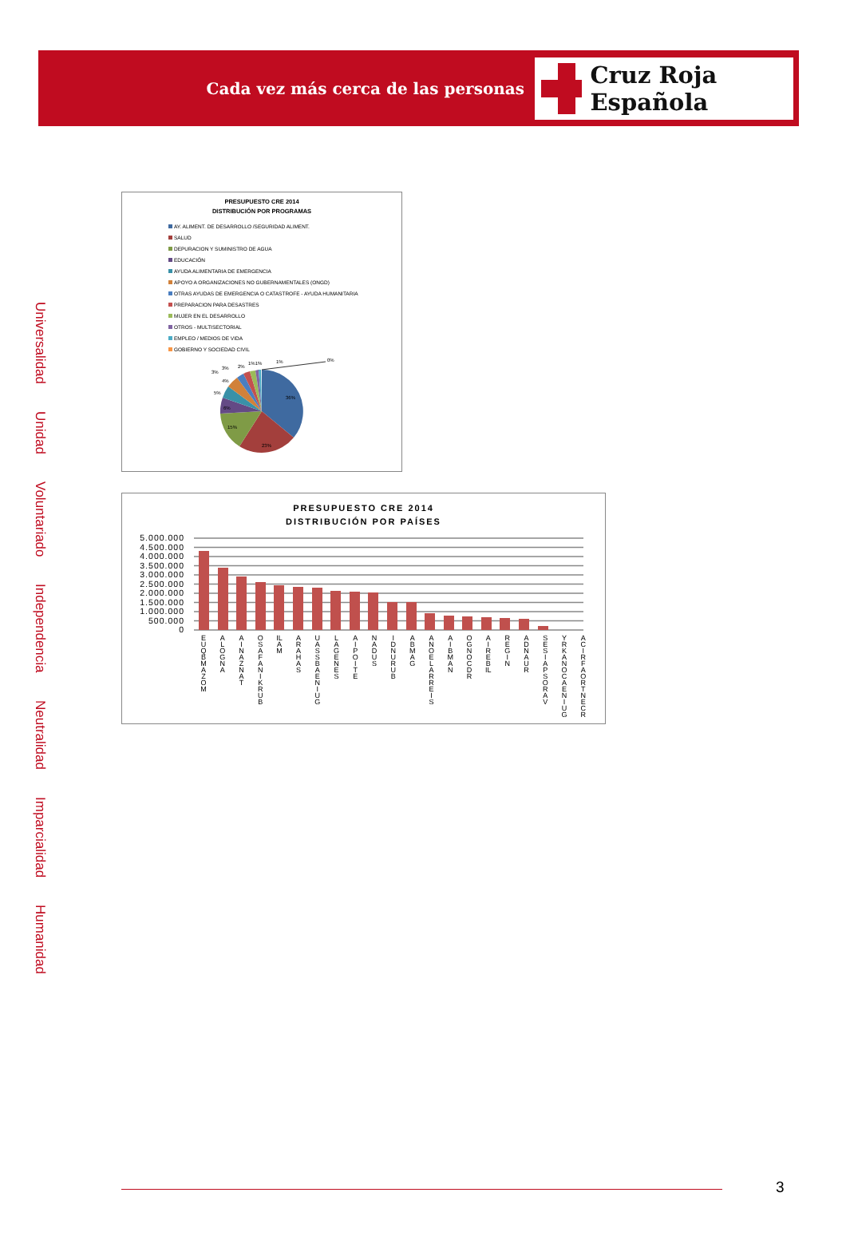Cada vez más cerca de las personas
Cruz Roja Española
Universalidad
Unidad
Voluntariado
Independencia
Neutralidad
Imparcialidad
Humanidad
PRESUPUESTO CRE 2014
DISTRIBUCIÓN POR PROGRAMAS
AY. ALIMENT. DE DESARROLLO /SEGURIDAD ALIMENT.
SALUD
DEPURACION Y SUMINISTRO DE AGUA
EDUCACIÓN
AYUDA ALIMENTARIA DE EMERGENCIA
APOYO A ORGANIZACIONES NO GUBERNAMENTALES (ONGD)
OTRAS AYUDAS DE EMERGENCIA O CATASTROFE - AYUDA HUMANITARIA
PREPARACION PARA DESASTRES
MUJER EN EL DESARROLLO
OTROS - MULTISECTORIAL
EMPLEO / MEDIOS DE VIDA
GOBIERNO Y SOCIEDAD CIVIL
36%
23%
15%
6%
5%
4%
3%
3%
2%
1%1%
1%
0%
PRESUPUESTO CRE 2014
DISTRIBUCIÓN POR PAÍSES
5.000.000
4.500.000
4.000.000
3.500.000
3.000.000
2.500.000
2.000.000
1.500.000
1.000.000
500.000
0
EUQBMAZOM
ALOGNA
AINAZNAT
OSAF ANIKRUB
ILAM ARAHAS
UASSBAENIUG
LAGENES
AIPOITE
NADUS
IDNURUB
ABMAG
ANOEL ARREIS
AIBMAN
OGNOC DR
AIREBIL
REGIN
ADNAUR
SESIAPSORAV
YRKANOC AENIUG
ACIRFAORTNECR
3